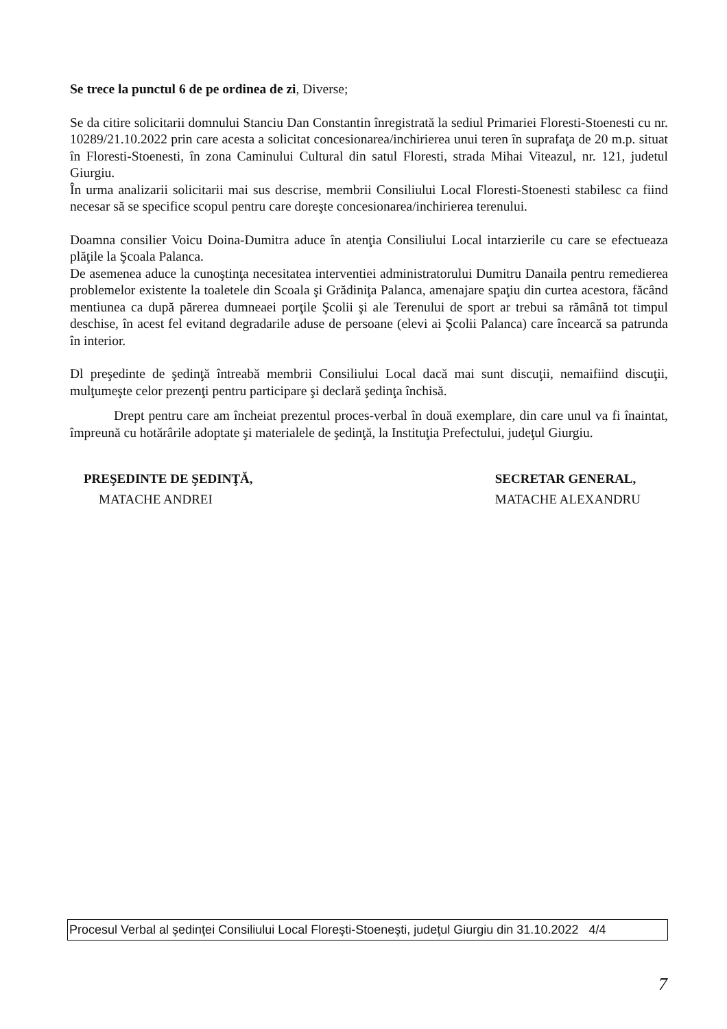Se trece la punctul 6 de pe ordinea de zi, Diverse;
Se da citire solicitarii domnului Stanciu Dan Constantin înregistrată la sediul Primariei Floresti-Stoenesti cu nr. 10289/21.10.2022 prin care acesta a solicitat concesionarea/inchirierea unui teren în suprafaţa de 20 m.p. situat în Floresti-Stoenesti, în zona Caminului Cultural din satul Floresti, strada Mihai Viteazul, nr. 121, judetul Giurgiu.
În urma analizarii solicitarii mai sus descrise, membrii Consiliului Local Floresti-Stoenesti stabilesc ca fiind necesar să se specifice scopul pentru care doreşte concesionarea/inchirierea terenului.
Doamna consilier Voicu Doina-Dumitra aduce în atenţia Consiliului Local intarzierile cu care se efectueaza plăţile la Şcoala Palanca.
De asemenea aduce la cunoştinţa necesitatea interventiei administratorului Dumitru Danaila pentru remedierea problemelor existente la toaletele din Scoala şi Grădiniţa Palanca, amenajare spaţiu din curtea acestora, făcând mentiunea ca după părerea dumneaei porţile Şcolii şi ale Terenului de sport ar trebui sa rămână tot timpul deschise, în acest fel evitand degradarile aduse de persoane (elevi ai Şcolii Palanca) care încearcă sa patrunda în interior.
Dl preşedinte de şedinţă întreabă membrii Consiliului Local dacă mai sunt discuţii, nemaifiind discuţii, mulţumeşte celor prezenţi pentru participare şi declară şedinţa închisă.
Drept pentru care am încheiat prezentul proces-verbal în două exemplare, din care unul va fi înaintat, împreună cu hotărârile adoptate şi materialele de şedinţă, la Instituţia Prefectului, judeţul Giurgiu.
PREŞEDINTE DE ŞEDINŢĂ,
MATACHE ANDREI
SECRETAR GENERAL,
MATACHE ALEXANDRU
Procesul Verbal al şedinţei Consiliului Local Floreşti-Stoeneşti, judeţul Giurgiu din 31.10.2022 4/4
7